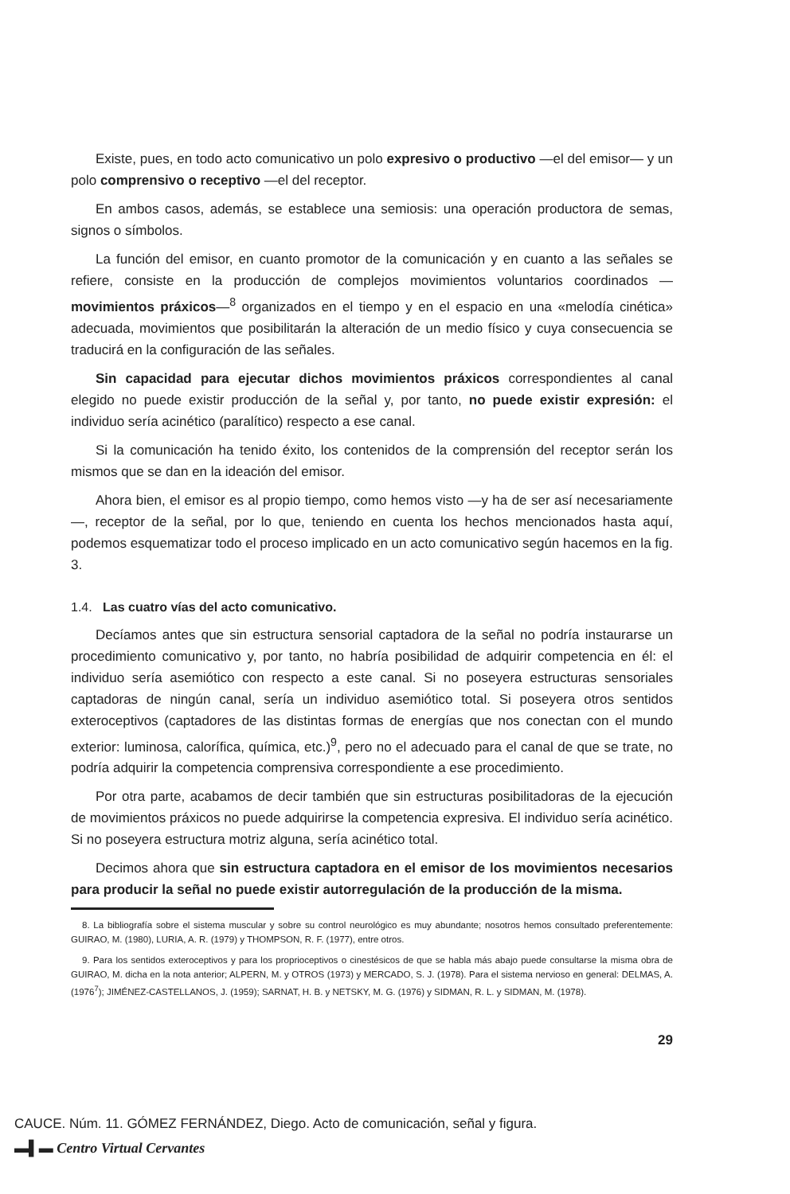Existe, pues, en todo acto comunicativo un polo expresivo o productivo —el del emisor— y un polo comprensivo o receptivo —el del receptor.
En ambos casos, además, se establece una semiosis: una operación productora de semas, signos o símbolos.
La función del emisor, en cuanto promotor de la comunicación y en cuanto a las señales se refiere, consiste en la producción de complejos movimientos voluntarios coordinados —movimientos práxicos—<sup>8</sup> organizados en el tiempo y en el espacio en una «melodía cinética» adecuada, movimientos que posibilitarán la alteración de un medio físico y cuya consecuencia se traducirá en la configuración de las señales.
Sin capacidad para ejecutar dichos movimientos práxicos correspondientes al canal elegido no puede existir producción de la señal y, por tanto, no puede existir expresión: el individuo sería acinético (paralítico) respecto a ese canal.
Si la comunicación ha tenido éxito, los contenidos de la comprensión del receptor serán los mismos que se dan en la ideación del emisor.
Ahora bien, el emisor es al propio tiempo, como hemos visto —y ha de ser así necesariamente—, receptor de la señal, por lo que, teniendo en cuenta los hechos mencionados hasta aquí, podemos esquematizar todo el proceso implicado en un acto comunicativo según hacemos en la fig. 3.
1.4. Las cuatro vías del acto comunicativo.
Decíamos antes que sin estructura sensorial captadora de la señal no podría instaurarse un procedimiento comunicativo y, por tanto, no habría posibilidad de adquirir competencia en él: el individuo sería asemiótico con respecto a este canal. Si no poseyera estructuras sensoriales captadoras de ningún canal, sería un individuo asemiótico total. Si poseyera otros sentidos exteroceptivos (captadores de las distintas formas de energías que nos conectan con el mundo exterior: luminosa, calorífica, química, etc.)<sup>9</sup>, pero no el adecuado para el canal de que se trate, no podría adquirir la competencia comprensiva correspondiente a ese procedimiento.
Por otra parte, acabamos de decir también que sin estructuras posibilitadoras de la ejecución de movimientos práxicos no puede adquirirse la competencia expresiva. El individuo sería acinético. Si no poseyera estructura motriz alguna, sería acinético total.
Decimos ahora que sin estructura captadora en el emisor de los movimientos necesarios para producir la señal no puede existir autorregulación de la producción de la misma.
8. La bibliografía sobre el sistema muscular y sobre su control neurológico es muy abundante; nosotros hemos consultado preferentemente: GUIRAO, M. (1980), LURIA, A. R. (1979) y THOMPSON, R. F. (1977), entre otros.
9. Para los sentidos exteroceptivos y para los proprioceptivos o cinestésicos de que se habla más abajo puede consultarse la misma obra de GUIRAO, M. dicha en la nota anterior; ALPERN, M. y OTROS (1973) y MERCADO, S. J. (1978). Para el sistema nervioso en general: DELMAS, A. (1976<sup>7</sup>); JIMÉNEZ-CASTELLANOS, J. (1959); SARNAT, H. B. y NETSKY, M. G. (1976) y SIDMAN, R. L. y SIDMAN, M. (1978).
29
CAUCE. Núm. 11. GÓMEZ FERNÁNDEZ, Diego. Acto de comunicación, señal y figura.
▬▌▬ Centro Virtual Cervantes